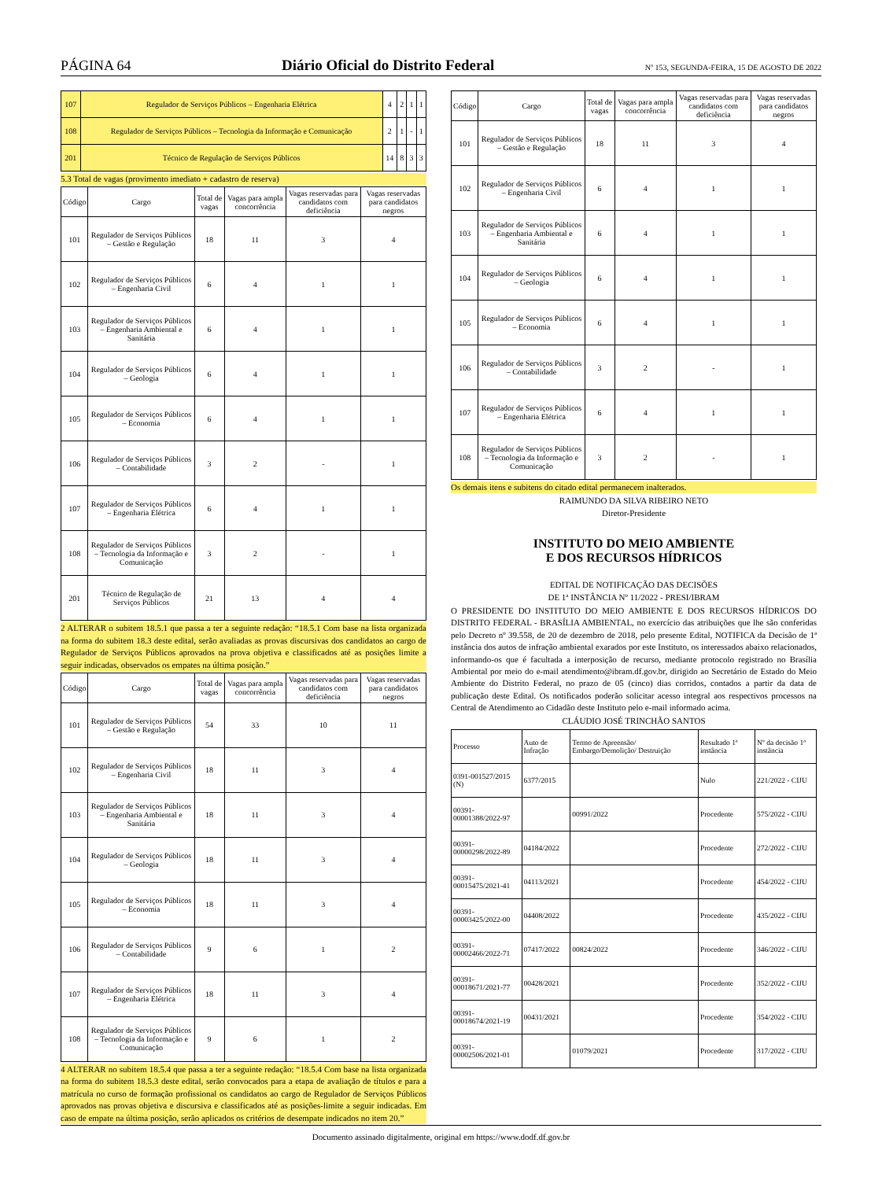PÁGINA 64 Diário Oficial do Distrito Federal Nº 153, SEGUNDA-FEIRA, 15 DE AGOSTO DE 2022
| 107 | Regulador de Serviços Públicos – Engenharia Elétrica | 4 | 2 | 1 | 1 |
| 108 | Regulador de Serviços Públicos – Tecnologia da Informação e Comunicação | 2 | 1 | - | 1 |
| 201 | Técnico de Regulação de Serviços Públicos | 14 | 8 | 3 | 3 |
5.3 Total de vagas (provimento imediato + cadastro de reserva)
| Código | Cargo | Total de vagas | Vagas para ampla concorrência | Vagas reservadas para candidatos com deficiência | Vagas reservadas para candidatos negros |
| --- | --- | --- | --- | --- | --- |
| 101 | Regulador de Serviços Públicos – Gestão e Regulação | 18 | 11 | 3 | 4 |
| 102 | Regulador de Serviços Públicos – Engenharia Civil | 6 | 4 | 1 | 1 |
| 103 | Regulador de Serviços Públicos – Engenharia Ambiental e Sanitária | 6 | 4 | 1 | 1 |
| 104 | Regulador de Serviços Públicos – Geologia | 6 | 4 | 1 | 1 |
| 105 | Regulador de Serviços Públicos – Economia | 6 | 4 | 1 | 1 |
| 106 | Regulador de Serviços Públicos – Contabilidade | 3 | 2 | - | 1 |
| 107 | Regulador de Serviços Públicos – Engenharia Elétrica | 6 | 4 | 1 | 1 |
| 108 | Regulador de Serviços Públicos – Tecnologia da Informação e Comunicação | 3 | 2 | - | 1 |
| 201 | Técnico de Regulação de Serviços Públicos | 21 | 13 | 4 | 4 |
2 ALTERAR o subitem 18.5.1 que passa a ter a seguinte redação: “18.5.1 Com base na lista organizada na forma do subitem 18.3 deste edital, serão avaliadas as provas discursivas dos candidatos ao cargo de Regulador de Serviços Públicos aprovados na prova objetiva e classificados até as posições limite a seguir indicadas, observados os empates na última posição.”
| Código | Cargo | Total de vagas | Vagas para ampla concorrência | Vagas reservadas para candidatos com deficiência | Vagas reservadas para candidatos negros |
| --- | --- | --- | --- | --- | --- |
| 101 | Regulador de Serviços Públicos – Gestão e Regulação | 54 | 33 | 10 | 11 |
| 102 | Regulador de Serviços Públicos – Engenharia Civil | 18 | 11 | 3 | 4 |
| 103 | Regulador de Serviços Públicos – Engenharia Ambiental e Sanitária | 18 | 11 | 3 | 4 |
| 104 | Regulador de Serviços Públicos – Geologia | 18 | 11 | 3 | 4 |
| 105 | Regulador de Serviços Públicos – Economia | 18 | 11 | 3 | 4 |
| 106 | Regulador de Serviços Públicos – Contabilidade | 9 | 6 | 1 | 2 |
| 107 | Regulador de Serviços Públicos – Engenharia Elétrica | 18 | 11 | 3 | 4 |
| 108 | Regulador de Serviços Públicos – Tecnologia da Informação e Comunicação | 9 | 6 | 1 | 2 |
4 ALTERAR no subitem 18.5.4 que passa a ter a seguinte redação: “18.5.4 Com base na lista organizada na forma do subitem 18.5.3 deste edital, serão convocados para a etapa de avaliação de títulos e para a matrícula no curso de formação profissional os candidatos ao cargo de Regulador de Serviços Públicos aprovados nas provas objetiva e discursiva e classificados até as posições-limite a seguir indicadas. Em caso de empate na última posição, serão aplicados os critérios de desempate indicados no item 20.”
| Código | Cargo | Total de vagas | Vagas para ampla concorrência | Vagas reservadas para candidatos com deficiência | Vagas reservadas para candidatos negros |
| --- | --- | --- | --- | --- | --- |
| 101 | Regulador de Serviços Públicos – Gestão e Regulação | 18 | 11 | 3 | 4 |
| 102 | Regulador de Serviços Públicos – Engenharia Civil | 6 | 4 | 1 | 1 |
| 103 | Regulador de Serviços Públicos – Engenharia Ambiental e Sanitária | 6 | 4 | 1 | 1 |
| 104 | Regulador de Serviços Públicos – Geologia | 6 | 4 | 1 | 1 |
| 105 | Regulador de Serviços Públicos – Economia | 6 | 4 | 1 | 1 |
| 106 | Regulador de Serviços Públicos – Contabilidade | 3 | 2 | - | 1 |
| 107 | Regulador de Serviços Públicos – Engenharia Elétrica | 6 | 4 | 1 | 1 |
| 108 | Regulador de Serviços Públicos – Tecnologia da Informação e Comunicação | 3 | 2 | - | 1 |
Os demais itens e subitens do citado edital permanecem inalterados.
RAIMUNDO DA SILVA RIBEIRO NETO
Diretor-Presidente
INSTITUTO DO MEIO AMBIENTE
E DOS RECURSOS HÍDRICOS
EDITAL DE NOTIFICAÇÃO DAS DECISÕES
DE 1ª INSTÂNCIA Nº 11/2022 - PRESI/IBRAM
O PRESIDENTE DO INSTITUTO DO MEIO AMBIENTE E DOS RECURSOS HÍDRICOS DO DISTRITO FEDERAL - BRASÍLIA AMBIENTAL, no exercício das atribuições que lhe são conferidas pelo Decreto nº 39.558, de 20 de dezembro de 2018, pelo presente Edital, NOTIFICA da Decisão de 1ª instância dos autos de infração ambiental exarados por este Instituto, os interessados abaixo relacionados, informando-os que é facultada a interposição de recurso, mediante protocolo registrado no Brasília Ambiental por meio do e-mail atendimento@ibram.df.gov.br, dirigido ao Secretário de Estado do Meio Ambiente do Distrito Federal, no prazo de 05 (cinco) dias corridos, contados a partir da data de publicação deste Edital. Os notificados poderão solicitar acesso integral aos respectivos processos na Central de Atendimento ao Cidadão deste Instituto pelo e-mail informado acima.
CLÁUDIO JOSÉ TRINCHÃO SANTOS
| Processo | Auto de Infração | Termo de Apreensão/ Embargo/Demolição/ Destruição | Resultado 1ª instância | Nº da decisão 1ª instância |
| --- | --- | --- | --- | --- |
| 0391-001527/2015 (N) | 6377/2015 | | Nulo | 221/2022 - CIJU |
| 00391-00001388/2022-97 | | 00991/2022 | Procedente | 575/2022 - CIJU |
| 00391-00000298/2022-89 | 04184/2022 | | Procedente | 272/2022 - CIJU |
| 00391-00015475/2021-41 | 04113/2021 | | Procedente | 454/2022 - CIJU |
| 00391-00003425/2022-00 | 04408/2022 | | Procedente | 435/2022 - CIJU |
| 00391-00002466/2022-71 | 07417/2022 | 00824/2022 | Procedente | 346/2022 - CIJU |
| 00391-00018671/2021-77 | 00428/2021 | | Procedente | 352/2022 - CIJU |
| 00391-00018674/2021-19 | 00431/2021 | | Procedente | 354/2022 - CIJU |
| 00391-00002506/2021-01 | | 01079/2021 | Procedente | 317/2022 - CIJU |
Documento assinado digitalmente, original em https://www.dodf.df.gov.br